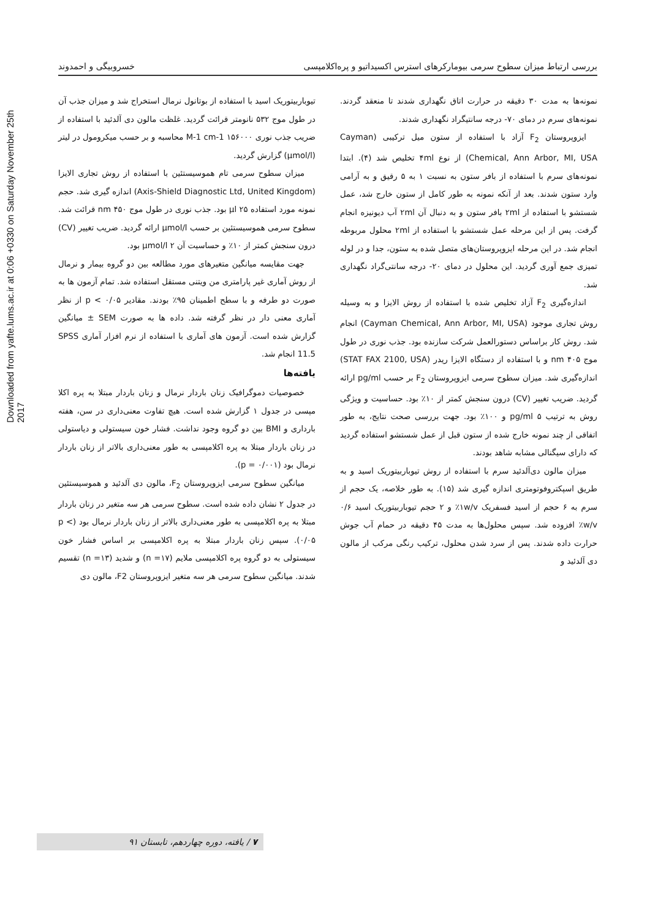Downloaded from yafte.lums.ac.ir at 0:06 +0330 on Saturday November 25th 2017
بررسی ارتباط میزان سطوح سرمی بیومارکرهای استرس اکسیداتیو و پره‌اکلامپسی خسروبیگی و احمدوند
نمونه‌ها به مدت ۳۰ دقیقه در حرارت اتاق نگهداری شدند تا منعقد گردند. نمونه‌های سرم در دمای ۷۰- درجه سانتیگراد نگهداری شدند.
ایزوپروستان F<sub>2</sub> آزاد با استفاده از ستون میل ترکیبی (Cayman Chemical, Ann Arbor, MI, USA) از نوع ۴ml تخلیص شد (۴). ابتدا نمونه‌های سرم با استفاده از بافر ستون به نسبت ۱ به ۵ رقیق و به آرامی وارد ستون شدند. بعد از آنکه نمونه به طور کامل از ستون خارج شد، عمل شستشو با استفاده از ۲ml بافر ستون و به دنبال آن ۲ml آب دیونیزه انجام گرفت. پس از این مرحله عمل شستشو با استفاده از ۲ml محلول مربوطه انجام شد. در این مرحله ایزوپروستان‌های متصل شده به ستون، جدا و در لوله تمیزی جمع آوری گردید. این محلول در دمای ۲۰- درجه سانتی‌گراد نگهداری شد.
اندازه‌گیری F<sub>2</sub> آزاد تخلیص شده با استفاده از روش الایزا و به وسیله روش تجاری موجود (Cayman Chemical, Ann Arbor, MI, USA) انجام شد. روش کار براساس دستورالعمل شرکت سازنده بود. جذب نوری در طول موج ۴۰۵ nm و با استفاده از دستگاه الایزا ریدر (STAT FAX 2100, USA) اندازه‌گیری شد. میزان سطوح سرمی ایزوپروستان F<sub>2</sub> بر حسب pg/ml ارائه گردید. ضریب تغییر (CV) درون سنجش کمتر از ۱۰٪ بود. حساسیت و ویژگی روش به ترتیب ۵ pg/ml و ۱۰۰٪ بود. جهت بررسی صحت نتایج، به طور اتفاقی از چند نمونه خارج شده از ستون قبل از عمل شستشو استفاده گردید که دارای سیگنالی مشابه شاهد بودند.
میزان مالون دی‌آلدئید سرم با استفاده از روش تیوباربیتوریک اسید و به طریق اسپکتروفوتومتری اندازه گیری شد (۱۵). به طور خلاصه، یک حجم از سرم به ۶ حجم از اسید فسفریک ۱w/v٪ و ۲ حجم تیوباربیتوریک اسید ۰/۶ w/v٪ افزوده شد. سپس محلول‌ها به مدت ۴۵ دقیقه در حمام آب جوش حرارت داده شدند. پس از سرد شدن محلول، ترکیب رنگی مرکب از مالون دی آلدئید و
تیوباربیتوریک اسید با استفاده از بوتانول نرمال استخراج شد و میزان جذب آن در طول موج ۵۳۲ نانومتر قرائت گردید. غلظت مالون دی آلدئید با استفاده از ضریب جذب نوری M-1 cm-1 ۱۵۶۰۰۰ محاسبه و بر حسب میکرومول در لیتر (µmol/l) گزارش گردید.
میزان سطوح سرمی تام هموسیستئین با استفاده از روش تجاری الایزا (Axis-Shield Diagnostic Ltd, United Kingdom) اندازه گیری شد. حجم نمونه مورد استفاده ۲۵ µl بود. جذب نوری در طول موج ۴۵۰ nm قرائت شد. سطوح سرمی هموسیستئین بر حسب µmol/l ارائه گردید. ضریب تغییر (CV) درون سنجش کمتر از ۱۰٪ و حساسیت آن ۲ µmol/l بود.
جهت مقایسه میانگین متغیرهای مورد مطالعه بین دو گروه بیمار و نرمال از روش آماری غیر پارامتری من ویتنی مستقل استفاده شد. تمام آزمون ها به صورت دو طرفه و با سطح اطمینان ۹۵٪ بودند. مقادیر p < ۰/۰۵ از نظر آماری معنی دار در نظر گرفته شد. داده ها به صورت SEM ± میانگین گزارش شده است. آزمون های آماری با استفاده از نرم افزار آماری SPSS 11.5 انجام شد.
یافته‌ها
خصوصیات دموگرافیک زنان باردار نرمال و زنان باردار مبتلا به پره اکلا مپسی در جدول ۱ گزارش شده است. هیچ تفاوت معنی‌داری در سن، هفته بارداری و BMI بین دو گروه وجود نداشت. فشار خون سیستولی و دیاستولی در زنان باردار مبتلا به پره اکلامپسی به طور معنی‌داری بالاتر از زنان باردار نرمال بود (p = ۰/۰۰۱).
میانگین سطوح سرمی ایزوپروستان F<sub>2</sub>، مالون دی آلدئید و هموسیستئین در جدول ۲ نشان داده شده است. سطوح سرمی هر سه متغیر در زنان باردار مبتلا به پره اکلامپسی به طور معنی‌داری بالاتر از زنان باردار نرمال بود (p < ۰/۰۵). سپس زنان باردار مبتلا به پره اکلامپسی بر اساس فشار خون سیستولی به دو گروه پره اکلامپسی ملایم (n =۱۷) و شدید (n =۱۳) تقسیم شدند. میانگین سطوح سرمی هر سه متغیر ایزوپروستان F2، مالون دی
۷ / یافته، دوره چهاردهم، تابستان ۹۱